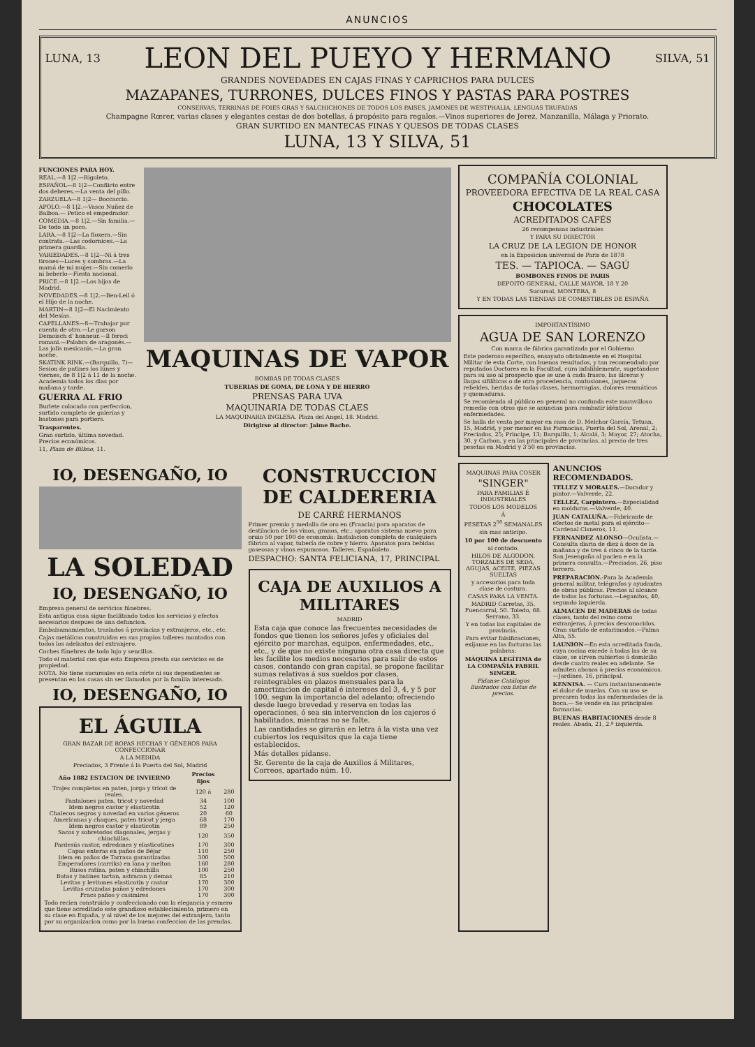ANUNCIOS
LUNA, 13 LEON DEL PUEYO Y HERMANO SILVA, 51
GRANDES NOVEDADES EN CAJAS FINAS Y CAPRICHOS PARA DULCES
MAZAPANES, TURRONES, DULCES FINOS Y PASTAS PARA POSTRES
CONSERVAS, TERRINAS DE FOIES GRAS Y SALCHICHONES DE TODOS LOS PAISES, JAMONES DE WESTPHALIA, LENGUAS TRUFADAS
Champagne Rœrer, varias clases y elegantes cestas de dos botellas, á propósito para regalos.—Vinos superiores de Jerez, Manzanilla, Málaga y Priorato.
GRAN SURTIDO EN MANTECAS FINAS Y QUESOS DE TODAS CLASES
LUNA, 13 Y SILVA, 51
FUNCIONES PARA HOY.
REAL.—8 1|2.—Rigoleto.
ESPAÑOL—8 1|2—Conflicto entre dos deberes.—La venta del pillo.
ZARZUELA—8 1|2— Boccaccio.
APOLO.—8 1|2.—Vasco Nuñez de Balboa.— Petico el empedrador.
COMEDIA.—8 1|2.—Sin familia.—De todo un poco.
LARA.—8 1|2—La floxera.—Sin contrata.—Las codornices.—La primera guardia.
VARIEDADES.—8 1|2—Ni á tres tirones—Luces y sombras.—La mamá de mi mujer.—Sin comerlo ni beberlo—Fiesta nacional.
PRICE.—8 1|2.—Los hijos de Madrid.
NOVEDADES.—8 1|2.—Ben-Leil ó el Hijo de la noche.
MARTIN—8 1|2—El Nacimiento del Mesías.
CAPELLANES—8—Trabajar por cuenta de otro.—Le garson Demoisch d' honneur.—Il feroci romani.—Palabra de aragonés.—Las jolis mesicanis.—La gran noche.
SKATINK RINK.—(Barquillo, 7)—Sesion de patines los lúnes y viernes, de 8 1|2 á 11 de la noche. Academia todos los dias por mañana y tarde.
GUERRA AL FRIO
Burlete colocado con perfeccion, surtido completo de galerías y bastones para portiers.
Trasparentes.
Gran surtido, última novedad. Precios económicos.
11, Plaza de Bilbao, 11.
MAQUINAS DE VAPOR
BOMBAS DE TODAS CLASES
TUBERIAS DE GOMA, DE LONA Y DE HIERRO
PRENSAS PARA UVA
MAQUINARIA DE TODAS CLAES
LA MAQUINARIA INGLESA. Plaza del Angel, 18. Madrid.
Dirigirse al director: Jaime Bache.
COMPAÑÍA COLONIAL
PROVEEDORA EFECTIVA DE LA REAL CASA
CHOCOLATES
ACREDITADOS CAFÉS
26 recompensas industriales
Y PARA SU DIRECTOR
LA CRUZ DE LA LEGION DE HONOR
en la Exposicion universal de Paris de 1878
TES. — TAPIOCA. — SAGÚ
BOMBONES FINOS DE PARIS
DEPOITO GENERAL, CALLE MAYOR, 18 Y 20
Sucursal, MONTERA, 8
Y EN TODAS LAS TIENDAS DE COMESTIBLES DE ESPAÑA
IMPORTANTÍSIMO
AGUA DE SAN LORENZO
Con marca de fábrica garantizada por el Gobierno
Este poderoso específico, ensayado oficialmente en el Hospital Militar de esta Corte, con buenos resultados, y tan recomendado por reputados Doctores en la Facultad, cura infaliblemente, sugetándose para su uso al prospecto que se une á cada frasco, las úlceras y llagas sifilíticas o de otra procedencia, contusiones, jaquecas rebeldes, heridas de todas clases, hermorragias, dolores reumáticos y quemaduras.
Se recomienda al público en general no confunda este maravilloso remedio con otros que se anuncian para combatir idénticas enfermedades.
Se halla de venta por mayor en casa de D. Melchor García, Tetuan, 15, Madrid, y por menor en las Farmacias, Puerta del Sol, Arenal, 2; Preciados, 25; Principe, 13; Barquillo, 1; Alcalá, 3; Mayor, 27; Atocha, 30, y Carbon, y en las principales de provincias, al precio de tres pesetas en Madrid y 3'50 en provincias.
IO, DESENGAÑO, IO
LA SOLEDAD
IO, DESENGAÑO, IO
Empresa general de servicios fúnebres.
Esta antigua casa sigue facilitando todos los servicios y efectos necesarios despues de una defuncion.
Embalsamamientos, traslados á provincias y extranjeros, etc., etc.
Cajas metálicas construidas en sus propios talleres montados con todos los adelantos del extranjero.
Coches fúnebres de todo lujo y sencillos.
Todo el material con que esta Empresa presta sus servicios es de propiedad.
NOTA. No tiene sucursales en esta córte ni sus dependientes se presentan en las casas sin ser llamados por la familia interesada.
IO, DESENGAÑO, IO
EL ÁGUILA
GRAN BAZAR DE ROPAS HECHAS Y GÉNEROS PARA CONFECCIONAR
A LA MEDIDA
Preciados, 3 Frente á la Puerta del Sol, Madrid
| Año 1882 ESTACION DE INVIERNO | Precios fijos | |
| --- | --- | --- |
| Trajes completos en paten, jorga y tricot de reales. | 120 á | 280 |
| Pantalones paten, tricot y novedad | 34 | 100 |
| Idem negros castor y elasticotin | 52 | 120 |
| Chalecos negros y novedad en varios géneros | 20 | 60 |
| Americanas y chaques, paten tricot y jerga | 68 | 170 |
| Idem negros castor y elasticotin | 89 | 250 |
| Sacos y sobretodos diagonales, jergas y chinchillas. | 120 | 350 |
| Pardesús castor, edredones y elasticotines | 170 | 300 |
| Capas enteras en paños de Béjar | 110 | 250 |
| Idem en paños de Tarrasa garantizadas | 300 | 500 |
| Emperadores (carriks) en lana y melton | 160 | 280 |
| Rusos ratina, paten y chinchilla | 100 | 250 |
| Batas y batines tartan, astracan y demas | 85 | 210 |
| Levitas y levitones elasticotin y castor | 170 | 300 |
| Levitas cruzadas paños y edredones | 170 | 300 |
| Fracs paños y casimires | 170 | 300 |
Todo recien construido y confeccionado con la elegancia y esmero que tiene acreditado este grandioso establecimiento, primero en su clase en España, y al nivel de los mejores del extranjero, tanto por su organizacion como por la buena confeccion de las prendas.
CONSTRUCCION DE CALDERERIA
DE CARRÉ HERMANOS
Primer premio y medalla de oro en (Francia) para aparatos de destilacion de los vinos, granos, etc.: aparatos sistema nuevo para oruio 50 por 100 de economía: Instalacion completa de cualquiera fábrica al vapor, tubería de cobre y hierro. Aparatos para bebidas gaseosas y vinos espumosos. Talleres, Españoleto.
DESPACHO: SANTA FELICIANA, 17, PRINCIPAL
CAJA DE AUXILIOS A MILITARES
MADRID
Esta caja que conoce las frecuentes necesidades de fondos que tienen los señores jefes y oficiales del ejército por marchas, equipos, enfermedades, etc., etc., y de que no existe ninguna otra casa directa que les facilite los medios necesarios para salir de estos casos, contando con gran capital, se propone facilitar sumas relativas á sus sueldos por clases, reintegrables en plazos mensuales para la amortizacion de capital é intereses del 3, 4, y 5 por 100, segun la importancia del adelanto; ofreciendo desde luego brevedad y reserva en todas las operaciones, ó sea sin intervencion de los cajeros ó habilitados, mientras no se falte.
Las cantidades se girarán en letra á la vista una vez cubiertos los requisitos que la caja tiene establecidos.
Más detalles pídanse.
Sr. Gerente de la caja de Auxilios á Militares, Correos, apartado núm. 10.
MAQUINAS PARA COSER
"SINGER"
PARA FAMILIAS É INDUSTRIALES
TODOS LOS MODELOS
Á
PESETAS 2<sup>50</sup> SEMANALES
sin mas anticipo.
10 por 100 de descuento
al contado.
HILOS DE ALGODON, TORZALES DE SEDA, AGUJAS, ACEITE, PIEZAS SUELTAS
y accesorios para toda clase de costura.
CASAS PARA LA VENTA.
MADRID Carretas, 35. Fuencarral, 50. Toledo, 68. Serrano, 33.
Y en todas las capitales de provincia.
Para evitar falsificaciones, exíjanse en las facturas las palabras:
MÁQUINA LEGÍTIMA de LA COMPAÑÍA FABRIL SINGER.
Pídanse Catálogos ilustrados con listas de precios.
ANUNCIOS RECOMENDADOS.
TELLEZ Y MORALES.—Dorador y pintor.—Valverde, 22.
TELLEZ, Carpintero.—Especialidad en molduras.—Valverde, 40.
JUAN CATALUÑA.—Fabricante de efectos de metal para el ejército—Cardenal Cisneros, 11.
FERNANDEZ ALONSO—Oculista.—Consulta diaria de diez á doce de la mañana y de tres á cinco de la tarde. San Jesengaña al pacien e en la primera consulta.—Preciados, 26, piso tercero.
PREPARACION.-Para la Academia general militar, telégrafos y ayudantes de obras públicas. Precios al alcance de todas las fortunas.—Leganitos, 40, segundo izquierda.
ALMACEN DE MADERAS de todas clases, tanto del reino como extranjeras, á precios desconocidos. Gran surtido de entarimados.—Palma Alta, 55.
LAUNION—En esta acreditada fonda, cuya cocina excede á todas las de su clase, se sirven cubiertos á domicilio desde cuatro reales en adelante. Se admiten abonos á precios económicos.—Jardines, 16, principal.
KENNISA. — Cura instantaneamente el dolor de muelas. Con su uso se precaren todas las enfermedades de la boca.— Se vende en las principales farmacias.
BUENAS HABITACIONES desde 8 reales. Abada, 21, 2.º izquierda.